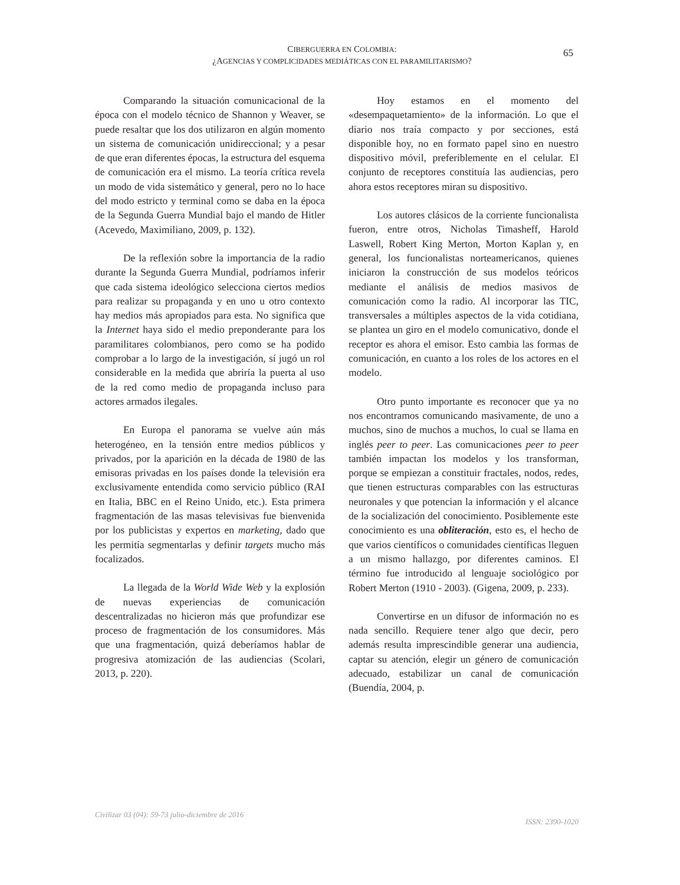CIBERGUERRA EN COLOMBIA:
¿AGENCIAS Y COMPLICIDADES MEDIÁTICAS CON EL PARAMILITARISMO?
65
Comparando la situación comunicacional de la época con el modelo técnico de Shannon y Weaver, se puede resaltar que los dos utilizaron en algún momento un sistema de comunicación unidireccional; y a pesar de que eran diferentes épocas, la estructura del esquema de comunicación era el mismo. La teoría crítica revela un modo de vida sistemático y general, pero no lo hace del modo estricto y terminal como se daba en la época de la Segunda Guerra Mundial bajo el mando de Hitler (Acevedo, Maximiliano, 2009, p. 132).
De la reflexión sobre la importancia de la radio durante la Segunda Guerra Mundial, podríamos inferir que cada sistema ideológico selecciona ciertos medios para realizar su propaganda y en uno u otro contexto hay medios más apropiados para esta. No significa que la Internet haya sido el medio preponderante para los paramilitares colombianos, pero como se ha podido comprobar a lo largo de la investigación, sí jugó un rol considerable en la medida que abriría la puerta al uso de la red como medio de propaganda incluso para actores armados ilegales.
En Europa el panorama se vuelve aún más heterogéneo, en la tensión entre medios públicos y privados, por la aparición en la década de 1980 de las emisoras privadas en los países donde la televisión era exclusivamente entendida como servicio público (RAI en Italia, BBC en el Reino Unido, etc.). Esta primera fragmentación de las masas televisivas fue bienvenida por los publicistas y expertos en marketing, dado que les permitía segmentarlas y definir targets mucho más focalizados.
La llegada de la World Wide Web y la explosión de nuevas experiencias de comunicación descentralizadas no hicieron más que profundizar ese proceso de fragmentación de los consumidores. Más que una fragmentación, quizá deberíamos hablar de progresiva atomización de las audiencias (Scolari, 2013, p. 220).
Hoy estamos en el momento del «desempaquetamiento» de la información. Lo que el diario nos traía compacto y por secciones, está disponible hoy, no en formato papel sino en nuestro dispositivo móvil, preferiblemente en el celular. El conjunto de receptores constituía las audiencias, pero ahora estos receptores miran su dispositivo.
Los autores clásicos de la corriente funcionalista fueron, entre otros, Nicholas Timasheff, Harold Laswell, Robert King Merton, Morton Kaplan y, en general, los funcionalistas norteamericanos, quienes iniciaron la construcción de sus modelos teóricos mediante el análisis de medios masivos de comunicación como la radio. Al incorporar las TIC, transversales a múltiples aspectos de la vida cotidiana, se plantea un giro en el modelo comunicativo, donde el receptor es ahora el emisor. Esto cambia las formas de comunicación, en cuanto a los roles de los actores en el modelo.
Otro punto importante es reconocer que ya no nos encontramos comunicando masivamente, de uno a muchos, sino de muchos a muchos, lo cual se llama en inglés peer to peer. Las comunicaciones peer to peer también impactan los modelos y los transforman, porque se empiezan a constituir fractales, nodos, redes, que tienen estructuras comparables con las estructuras neuronales y que potencian la información y el alcance de la socialización del conocimiento. Posiblemente este conocimiento es una obliteración, esto es, el hecho de que varios científicos o comunidades científicas lleguen a un mismo hallazgo, por diferentes caminos. El término fue introducido al lenguaje sociológico por Robert Merton (1910 - 2003). (Gigena, 2009, p. 233).
Convertirse en un difusor de información no es nada sencillo. Requiere tener algo que decir, pero además resulta imprescindible generar una audiencia, captar su atención, elegir un género de comunicación adecuado, estabilizar un canal de comunicación (Buendía, 2004, p.
Civilizar 03 (04): 59-73 julio-diciembre de 2016 ISSN: 2390-1020